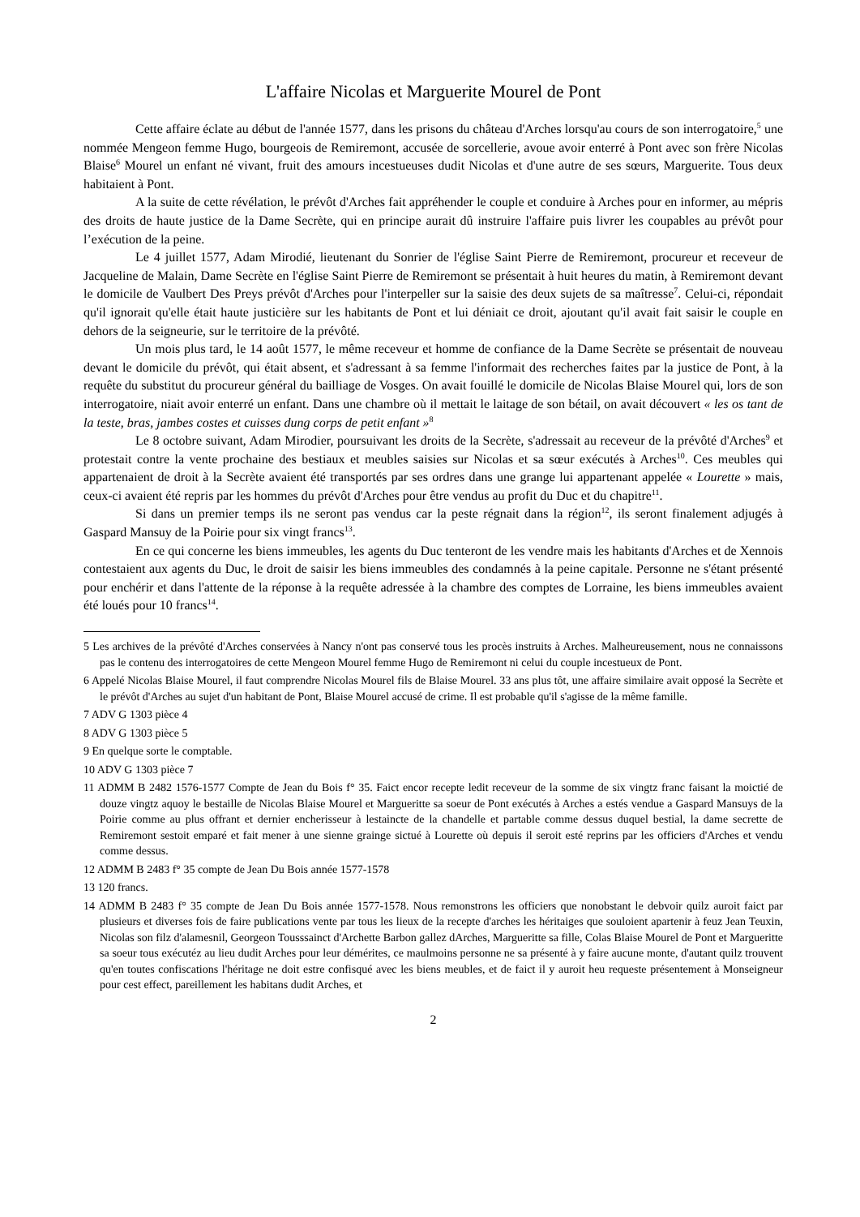L'affaire Nicolas et Marguerite Mourel de Pont
Cette affaire éclate au début de l'année 1577, dans les prisons du château d'Arches lorsqu'au cours de son interrogatoire,<sup>5</sup> une nommée Mengeon femme Hugo, bourgeois de Remiremont, accusée de sorcellerie, avoue avoir enterré à Pont avec son frère Nicolas Blaise<sup>6</sup> Mourel un enfant né vivant, fruit des amours incestueuses dudit Nicolas et d'une autre de ses sœurs, Marguerite. Tous deux habitaient à Pont.
A la suite de cette révélation, le prévôt d'Arches fait appréhender le couple et conduire à Arches pour en informer, au mépris des droits de haute justice de la Dame Secrète, qui en principe aurait dû instruire l'affaire puis livrer les coupables au prévôt pour l’exécution de la peine.
Le 4 juillet 1577, Adam Mirodié, lieutenant du Sonrier de l'église Saint Pierre de Remiremont, procureur et receveur de Jacqueline de Malain, Dame Secrète en l'église Saint Pierre de Remiremont se présentait à huit heures du matin, à Remiremont devant le domicile de Vaulbert Des Preys prévôt d'Arches pour l'interpeller sur la saisie des deux sujets de sa maîtresse<sup>7</sup>. Celui-ci, répondait qu'il ignorait qu'elle était haute justicière sur les habitants de Pont et lui déniait ce droit, ajoutant qu'il avait fait saisir le couple en dehors de la seigneurie, sur le territoire de la prévôté.
Un mois plus tard, le 14 août 1577, le même receveur et homme de confiance de la Dame Secrète se présentait de nouveau devant le domicile du prévôt, qui était absent, et s'adressant à sa femme l'informait des recherches faites par la justice de Pont, à la requête du substitut du procureur général du bailliage de Vosges. On avait fouillé le domicile de Nicolas Blaise Mourel qui, lors de son interrogatoire, niait avoir enterré un enfant. Dans une chambre où il mettait le laitage de son bétail, on avait découvert « les os tant de la teste, bras, jambes costes et cuisses dung corps de petit enfant »<sup>8</sup>
Le 8 octobre suivant, Adam Mirodier, poursuivant les droits de la Secrète, s'adressait au receveur de la prévôté d'Arches<sup>9</sup> et protestait contre la vente prochaine des bestiaux et meubles saisies sur Nicolas et sa sœur exécutés à Arches<sup>10</sup>. Ces meubles qui appartenaient de droit à la Secrète avaient été transportés par ses ordres dans une grange lui appartenant appelée « Lourette » mais, ceux-ci avaient été repris par les hommes du prévôt d'Arches pour être vendus au profit du Duc et du chapitre<sup>11</sup>.
Si dans un premier temps ils ne seront pas vendus car la peste régnait dans la région<sup>12</sup>, ils seront finalement adjugés à Gaspard Mansuy de la Poirie pour six vingt francs<sup>13</sup>.
En ce qui concerne les biens immeubles, les agents du Duc tenteront de les vendre mais les habitants d'Arches et de Xennois contestaient aux agents du Duc, le droit de saisir les biens immeubles des condamnés à la peine capitale. Personne ne s'étant présenté pour enchérir et dans l'attente de la réponse à la requête adressée à la chambre des comptes de Lorraine, les biens immeubles avaient été loués pour 10 francs<sup>14</sup>.
5 Les archives de la prévôté d'Arches conservées à Nancy n'ont pas conservé tous les procès instruits à Arches. Malheureusement, nous ne connaissons pas le contenu des interrogatoires de cette Mengeon Mourel femme Hugo de Remiremont ni celui du couple incestueux de Pont.
6 Appelé Nicolas Blaise Mourel, il faut comprendre Nicolas Mourel fils de Blaise Mourel. 33 ans plus tôt, une affaire similaire avait opposé la Secrète et le prévôt d'Arches au sujet d'un habitant de Pont, Blaise Mourel accusé de crime. Il est probable qu'il s'agisse de la même famille.
7 ADV G 1303 pièce 4
8 ADV G 1303 pièce 5
9 En quelque sorte le comptable.
10 ADV G 1303 pièce 7
11 ADMM B 2482 1576-1577 Compte de Jean du Bois f° 35. Faict encor recepte ledit receveur de la somme de six vingtz franc faisant la moictié de douze vingtz aquoy le bestaille de Nicolas Blaise Mourel et Margueritte sa soeur de Pont exécutés à Arches a estés vendue a Gaspard Mansuys de la Poirie comme au plus offrant et dernier encherisseur à lestaincte de la chandelle et partable comme dessus duquel bestial, la dame secrette de Remiremont sestoit emparé et fait mener à une sienne grainge sictué à Lourette où depuis il seroit esté reprins par les officiers d'Arches et vendu comme dessus.
12 ADMM B 2483 f° 35 compte de Jean Du Bois année 1577-1578
13 120 francs.
14 ADMM B 2483 f° 35 compte de Jean Du Bois année 1577-1578. Nous remonstrons les officiers que nonobstant le debvoir quilz auroit faict par plusieurs et diverses fois de faire publications vente par tous les lieux de la recepte d'arches les héritaiges que souloient apartenir à feuz Jean Teuxin, Nicolas son filz d'alamesnil, Georgeon Tousssainct d'Archette Barbon gallez dArches, Margueritte sa fille, Colas Blaise Mourel de Pont et Margueritte sa soeur tous exécutéz au lieu dudit Arches pour leur démérites, ce maulmoins personne ne sa présenté à y faire aucune monte, d'autant quilz trouvent qu'en toutes confiscations l'héritage ne doit estre confisqué avec les biens meubles, et de faict il y auroit heu requeste présentement à Monseigneur pour cest effect, pareillement les habitans dudit Arches, et
2